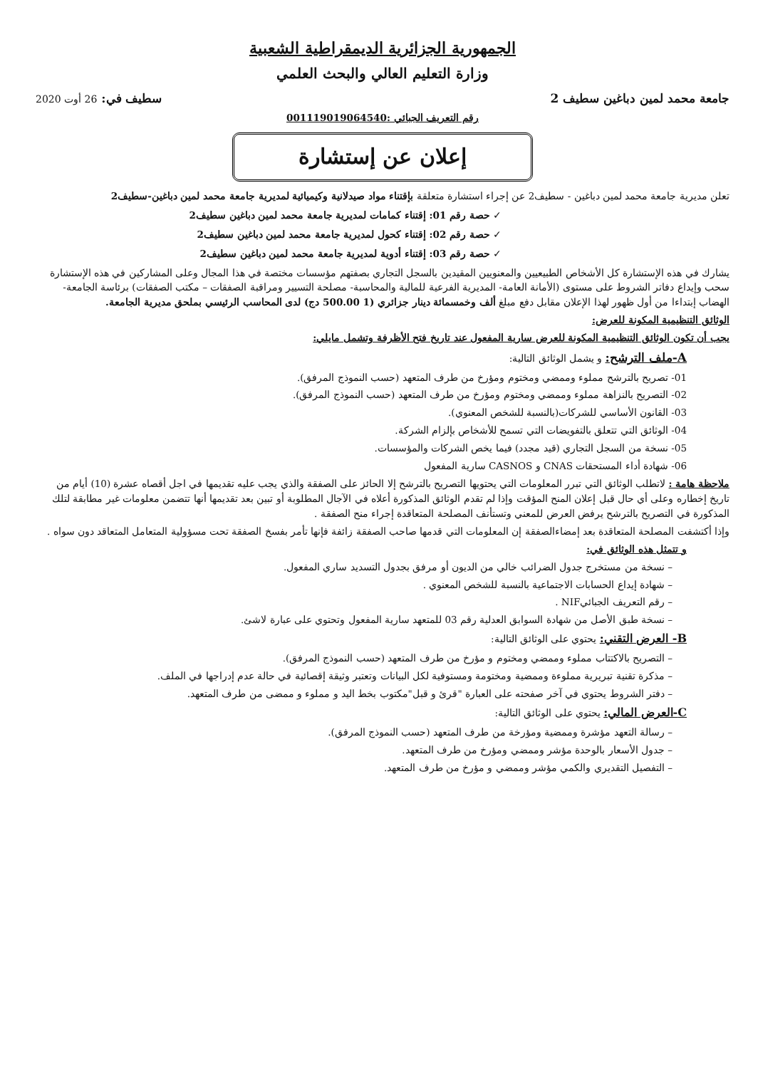الجمهورية الجزائرية الديمقراطية الشعبية
وزارة التعليم العالي والبحث العلمي
جامعة محمد لمين دباغين سطيف 2 سطيف في: 26 أوت 2020
رقم التعريف الجبائي :001119019064540
إعلان عن إستشارة
تعلن مديرية جامعة محمد لمين دباغين - سطيف2 عن إجراء استشارة متعلقة بإقتناء مواد صيدلانية وكيميائية لمديرية جامعة محمد لمين دباغين-سطيف2
✓ حصة رقم 01: إقتناء كمامات لمديرية جامعة محمد لمين دباغين سطيف2
✓ حصة رقم 02: إقتناء كحول لمديرية جامعة محمد لمين دباغين سطيف2
✓ حصة رقم 03: إقتناء أدوية لمديرية جامعة محمد لمين دباغين سطيف2
يشارك في هذه الإستشارة كل الأشخاص الطبيعيين والمعنويين المقيدين بالسجل التجاري بصفتهم مؤسسات مختصة في هذا المجال وعلى المشاركين في هذه الإستشارة سحب وإيداع دفاتر الشروط على مستوى (الأمانة العامة- المديرية الفرعية للمالية والمحاسبة- مصلحة التسيير ومراقبة الصفقات – مكتب الصفقات) برئاسة الجامعة- الهضاب إبتداءا من أول ظهور لهذا الإعلان مقابل دفع مبلغ ألف وخمسمائة دينار جزائري (1 500.00 دج) لدى المحاسب الرئيسي بملحق مديرية الجامعة.
الوثائق التنظيمية المكونة للعرض:
يجب أن تكون الوثائق التنظيمية المكونة للعرض سارية المفعول عند تاريخ فتح الأظرفة وتشمل مايلي:
A-ملف الترشح: و يشمل الوثائق التالية:
01- تصريح بالترشح مملوء وممضي ومختوم ومؤرخ من طرف المتعهد (حسب النموذج المرفق).
02- التصريح بالنزاهة مملوء وممضي ومختوم ومؤرخ من طرف المتعهد (حسب النموذج المرفق).
03- القانون الأساسي للشركات(بالنسبة للشخص المعنوي).
04- الوثائق التي تتعلق بالتفويضات التي تسمح للأشخاص بإلزام الشركة.
05- نسخة من السجل التجاري (قيد مجدد) فيما يخص الشركات والمؤسسات.
06- شهادة أداء المستحقات CNAS و CASNOS سارية المفعول
ملاحظة هامة : لاتطلب الوثائق التي تبرر المعلومات التي يحتويها التصريح بالترشح إلا الحائز على الصفقة والذي يجب عليه تقديمها في اجل أقصاه عشرة (10) أيام من تاريخ إخطاره وعلى أي حال قبل إعلان المنح المؤقت وإذا لم تقدم الوثائق المذكورة أعلاه في الآجال المطلوبة أو تبين بعد تقديمها أنها تتضمن معلومات غير مطابقة لتلك المذكورة في التصريح بالترشح يرفض العرض للمعني وتستأنف المصلحة المتعاقدة إجراء منح الصفقة .
وإذا أكتشفت المصلحة المتعاقدة بعد إمضاءالصفقة إن المعلومات التي قدمها صاحب الصفقة زائفة فإنها تأمر بفسخ الصفقة تحت مسؤولية المتعامل المتعاقد دون سواه .
و تتمثل هذه الوثائق في:
– نسخة من مستخرج جدول الضرائب خالي من الديون أو مرفق بجدول التسديد ساري المفعول.
– شهادة إيداع الحسابات الاجتماعية بالنسبة للشخص المعنوي .
– رقم التعريف الجبائيNIF .
– نسخة طبق الأصل من شهادة السوابق العدلية رقم 03 للمتعهد سارية المفعول وتحتوي على عبارة لاشئ.
B- العرض التقني: يحتوي على الوثائق التالية:
– التصريح بالاكتتاب مملوء وممضي ومختوم و مؤرخ من طرف المتعهد (حسب النموذج المرفق).
– مذكرة تقنية تبريرية مملوءة وممضية ومختومة ومستوفية لكل البيانات وتعتبر وثيقة إقصائية في حالة عدم إدراجها في الملف.
– دفتر الشروط يحتوي في آخر صفحته على العبارة "قرئ و قبل"مكتوب بخط اليد و مملوء و ممضى من طرف المتعهد.
C-العرض المالي: يحتوي على الوثائق التالية:
– رسالة التعهد مؤشرة وممضية ومؤرخة من طرف المتعهد (حسب النموذج المرفق).
– جدول الأسعار بالوحدة مؤشر وممضي ومؤرخ من طرف المتعهد.
– التفصيل التقديري والكمي مؤشر وممضي و مؤرخ من طرف المتعهد.